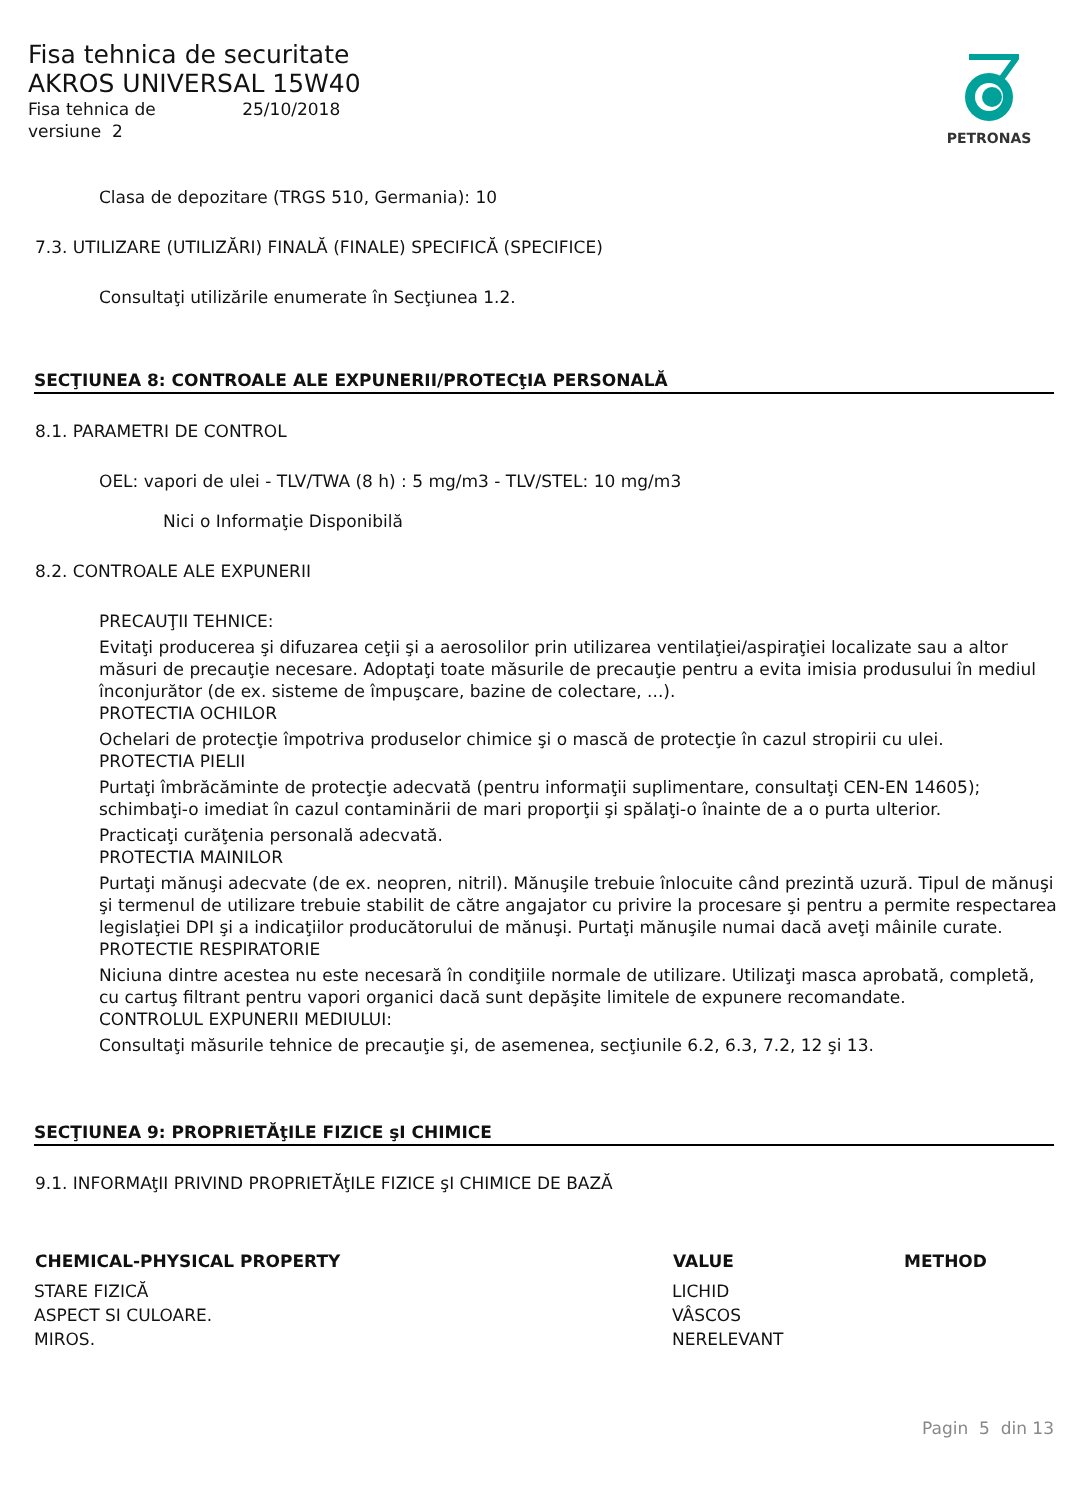Fisa tehnica de securitate
AKROS UNIVERSAL 15W40
Fisa tehnica de 25/10/2018
versiune 2
PETRONAS
Clasa de depozitare (TRGS 510, Germania): 10
7.3. UTILIZARE (UTILIZĂRI) FINALĂ (FINALE) SPECIFICĂ (SPECIFICE)
Consultaţi utilizările enumerate în Secţiunea 1.2.
SECŢIUNEA 8: CONTROALE ALE EXPUNERII/PROTECţIA PERSONALĂ
8.1. PARAMETRI DE CONTROL
OEL: vapori de ulei - TLV/TWA (8 h) : 5 mg/m3 - TLV/STEL: 10 mg/m3
Nici o Informaţie Disponibilă
8.2. CONTROALE ALE EXPUNERII
PRECAUŢII TEHNICE:
Evitaţi producerea şi difuzarea ceţii şi a aerosolilor prin utilizarea ventilaţiei/aspiraţiei localizate sau a altor măsuri de precauţie necesare. Adoptaţi toate măsurile de precauţie pentru a evita imisia produsului în mediul înconjurător (de ex. sisteme de împuşcare, bazine de colectare, ...).
PROTECTIA OCHILOR
Ochelari de protecţie împotriva produselor chimice şi o mască de protecţie în cazul stropirii cu ulei.
PROTECTIA PIELII
Purtaţi îmbrăcăminte de protecţie adecvată (pentru informaţii suplimentare, consultaţi CEN-EN 14605); schimbaţi-o imediat în cazul contaminării de mari proporţii şi spălaţi-o înainte de a o purta ulterior.
Practicaţi curăţenia personală adecvată.
PROTECTIA MAINILOR
Purtaţi mănuşi adecvate (de ex. neopren, nitril). Mănuşile trebuie înlocuite când prezintă uzură. Tipul de mănuşi şi termenul de utilizare trebuie stabilit de către angajator cu privire la procesare şi pentru a permite respectarea legislaţiei DPI şi a indicaţiilor producătorului de mănuşi. Purtaţi mănuşile numai dacă aveţi mâinile curate.
PROTECTIE RESPIRATORIE
Niciuna dintre acestea nu este necesară în condiţiile normale de utilizare. Utilizaţi masca aprobată, completă, cu cartuş filtrant pentru vapori organici dacă sunt depăşite limitele de expunere recomandate.
CONTROLUL EXPUNERII MEDIULUI:
Consultaţi măsurile tehnice de precauţie şi, de asemenea, secţiunile 6.2, 6.3, 7.2, 12 şi 13.
SECŢIUNEA 9: PROPRIETĂţILE FIZICE şI CHIMICE
9.1. INFORMAţII PRIVIND PROPRIETĂţILE FIZICE şI CHIMICE DE BAZĂ
| CHEMICAL-PHYSICAL PROPERTY | VALUE | METHOD |
| --- | --- | --- |
| STARE FIZICĂ | LICHID | |
| ASPECT SI CULOARE. | VÂSCOS | |
| MIROS. | NERELEVANT | |
Pagin 5 din 13